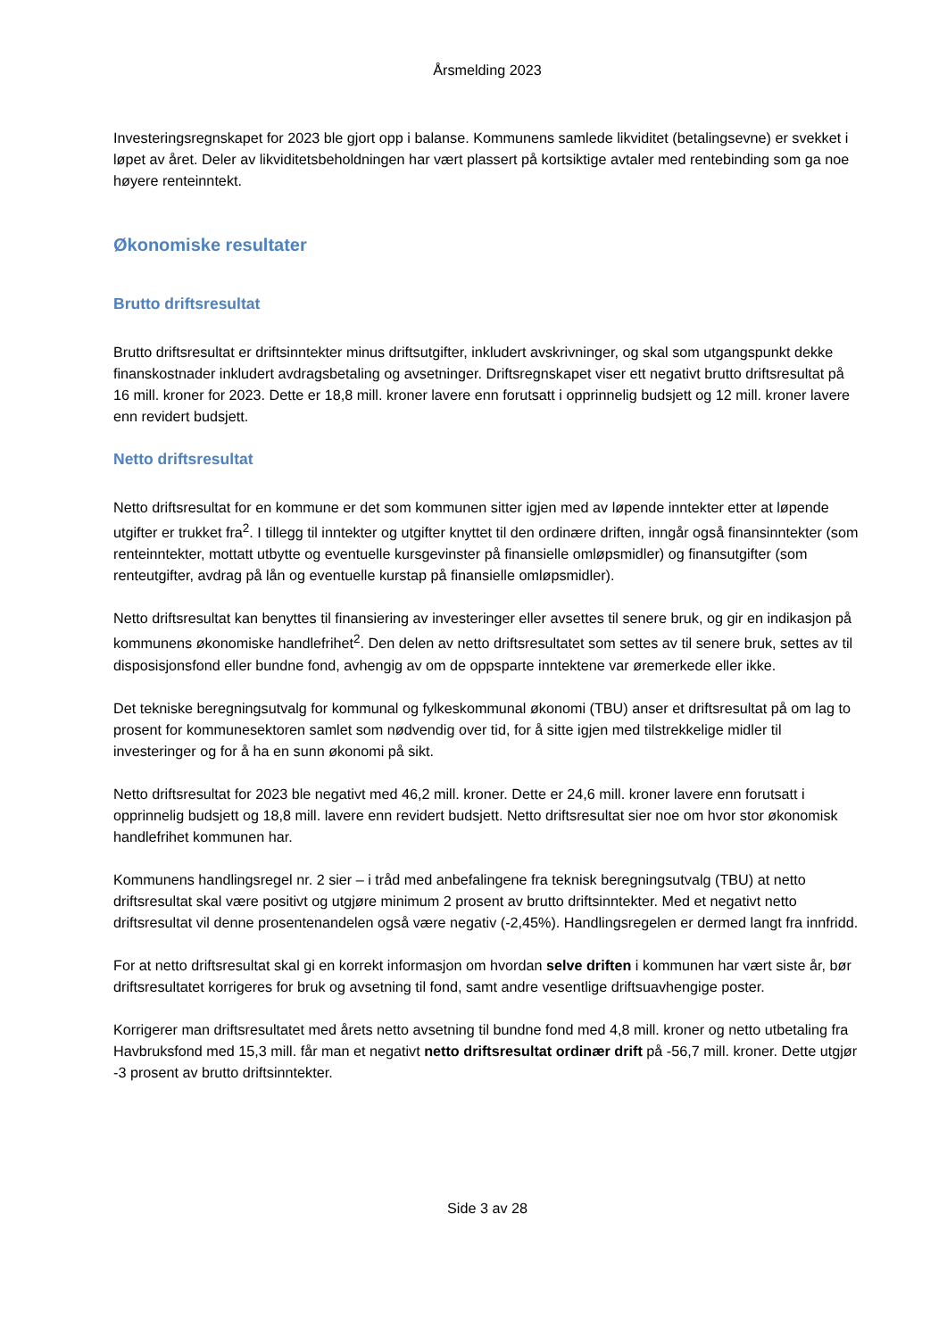Årsmelding 2023
Investeringsregnskapet for 2023 ble gjort opp i balanse. Kommunens samlede likviditet (betalingsevne) er svekket i løpet av året. Deler av likviditetsbeholdningen har vært plassert på kortsiktige avtaler med rentebinding som ga noe høyere renteinntekt.
Økonomiske resultater
Brutto driftsresultat
Brutto driftsresultat er driftsinntekter minus driftsutgifter, inkludert avskrivninger, og skal som utgangspunkt dekke finanskostnader inkludert avdragsbetaling og avsetninger. Driftsregnskapet viser ett negativt brutto driftsresultat på 16 mill. kroner for 2023. Dette er 18,8 mill. kroner lavere enn forutsatt i opprinnelig budsjett og 12 mill. kroner lavere enn revidert budsjett.
Netto driftsresultat
Netto driftsresultat for en kommune er det som kommunen sitter igjen med av løpende inntekter etter at løpende utgifter er trukket fra<sup>2</sup>. I tillegg til inntekter og utgifter knyttet til den ordinære driften, inngår også finansinntekter (som renteinntekter, mottatt utbytte og eventuelle kursgevinster på finansielle omløpsmidler) og finansutgifter (som renteutgifter, avdrag på lån og eventuelle kurstap på finansielle omløpsmidler).
Netto driftsresultat kan benyttes til finansiering av investeringer eller avsettes til senere bruk, og gir en indikasjon på kommunens økonomiske handlefrihet<sup>2</sup>. Den delen av netto driftsresultatet som settes av til senere bruk, settes av til disposisjonsfond eller bundne fond, avhengig av om de oppsparte inntektene var øremerkede eller ikke.
Det tekniske beregningsutvalg for kommunal og fylkeskommunal økonomi (TBU) anser et driftsresultat på om lag to prosent for kommunesektoren samlet som nødvendig over tid, for å sitte igjen med tilstrekkelige midler til investeringer og for å ha en sunn økonomi på sikt.
Netto driftsresultat for 2023 ble negativt med 46,2 mill. kroner. Dette er 24,6 mill. kroner lavere enn forutsatt i opprinnelig budsjett og 18,8 mill. lavere enn revidert budsjett. Netto driftsresultat sier noe om hvor stor økonomisk handlefrihet kommunen har.
Kommunens handlingsregel nr. 2 sier – i tråd med anbefalingene fra teknisk beregningsutvalg (TBU) at netto driftsresultat skal være positivt og utgjøre minimum 2 prosent av brutto driftsinntekter. Med et negativt netto driftsresultat vil denne prosentenandelen også være negativ (-2,45%). Handlingsregelen er dermed langt fra innfridd.
For at netto driftsresultat skal gi en korrekt informasjon om hvordan selve driften i kommunen har vært siste år, bør driftsresultatet korrigeres for bruk og avsetning til fond, samt andre vesentlige driftsuavhengige poster.
Korrigerer man driftsresultatet med årets netto avsetning til bundne fond med 4,8 mill. kroner og netto utbetaling fra Havbruksfond med 15,3 mill. får man et negativt netto driftsresultat ordinær drift på -56,7 mill. kroner. Dette utgjør -3 prosent av brutto driftsinntekter.
Side 3 av 28